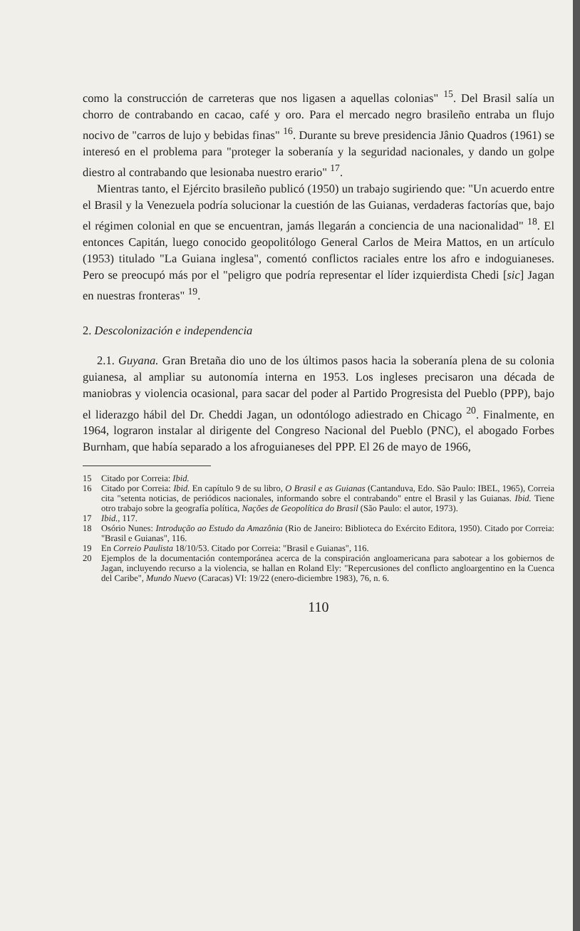como la construcción de carreteras que nos ligasen a aquellas colonias" <sup>15</sup>. Del Brasil salía un chorro de contrabando en cacao, café y oro. Para el mercado negro brasileño entraba un flujo nocivo de "carros de lujo y bebidas finas" <sup>16</sup>. Durante su breve presidencia Jânio Quadros (1961) se interesó en el problema para "proteger la soberanía y la seguridad nacionales, y dando un golpe diestro al contrabando que lesionaba nuestro erario" <sup>17</sup>.
Mientras tanto, el Ejército brasileño publicó (1950) un trabajo sugiriendo que: "Un acuerdo entre el Brasil y la Venezuela podría solucionar la cuestión de las Guianas, verdaderas factorías que, bajo el régimen colonial en que se encuentran, jamás llegarán a conciencia de una nacionalidad" <sup>18</sup>. El entonces Capitán, luego conocido geopolitólogo General Carlos de Meira Mattos, en un artículo (1953) titulado "La Guiana inglesa", comentó conflictos raciales entre los afro e indoguianeses. Pero se preocupó más por el "peligro que podría representar el líder izquierdista Chedi [sic] Jagan en nuestras fronteras" <sup>19</sup>.
2. Descolonización e independencia
2.1. Guyana. Gran Bretaña dio uno de los últimos pasos hacia la soberanía plena de su colonia guianesa, al ampliar su autonomía interna en 1953. Los ingleses precisaron una década de maniobras y violencia ocasional, para sacar del poder al Partido Progresista del Pueblo (PPP), bajo el liderazgo hábil del Dr. Cheddi Jagan, un odontólogo adiestrado en Chicago <sup>20</sup>. Finalmente, en 1964, lograron instalar al dirigente del Congreso Nacional del Pueblo (PNC), el abogado Forbes Burnham, que había separado a los afroguianeses del PPP. El 26 de mayo de 1966,
15 Citado por Correia: Ibid.
16 Citado por Correia: Ibid. En capítulo 9 de su libro, O Brasil e as Guianas (Cantanduva, Edo. São Paulo: IBEL, 1965), Correia cita "setenta noticias, de periódicos nacionales, informando sobre el contrabando" entre el Brasil y las Guianas. Ibid. Tiene otro trabajo sobre la geografía política, Nações de Geopolítica do Brasil (São Paulo: el autor, 1973).
17 Ibid., 117.
18 Osório Nunes: Introdução ao Estudo da Amazônia (Rio de Janeiro: Biblioteca do Exército Editora, 1950). Citado por Correia: "Brasil e Guianas", 116.
19 En Correio Paulista 18/10/53. Citado por Correia: "Brasil e Guianas", 116.
20 Ejemplos de la documentación contemporánea acerca de la conspiración angloamericana para sabotear a los gobiernos de Jagan, incluyendo recurso a la violencia, se hallan en Roland Ely: "Repercusiones del conflicto angloargentino en la Cuenca del Caribe", Mundo Nuevo (Caracas) VI: 19/22 (enero-diciembre 1983), 76, n. 6.
110